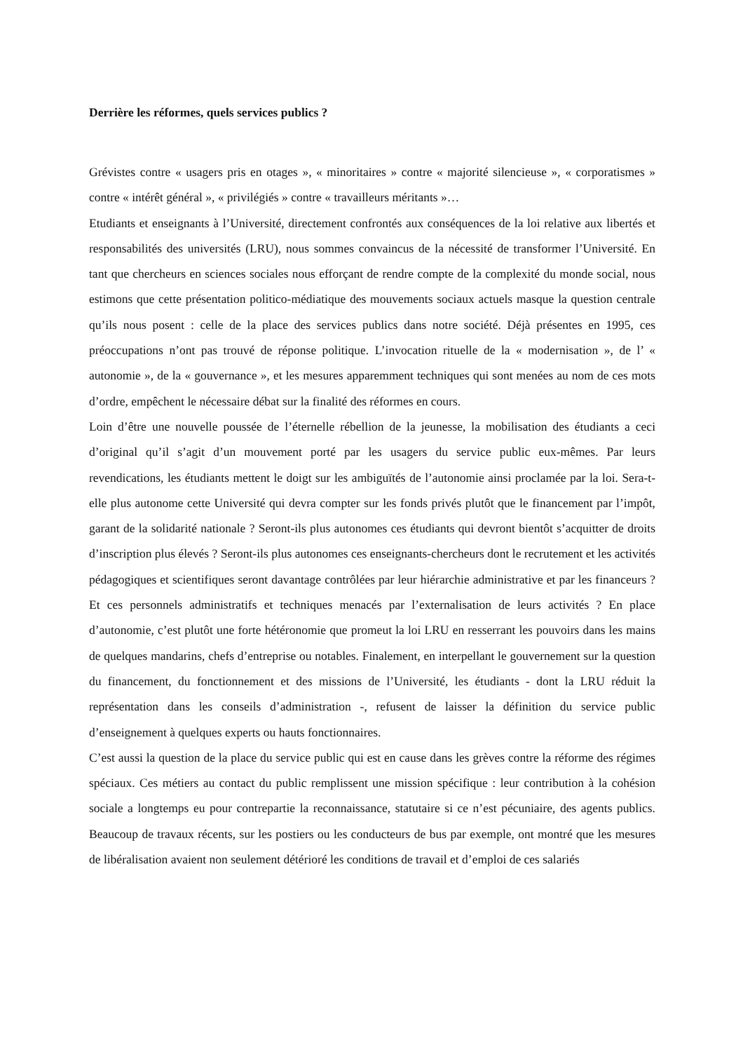Derrière les réformes, quels services publics ?
Grévistes contre « usagers pris en otages », « minoritaires » contre « majorité silencieuse », « corporatismes » contre « intérêt général », « privilégiés » contre « travailleurs méritants »…
Etudiants et enseignants à l’Université, directement confrontés aux conséquences de la loi relative aux libertés et responsabilités des universités (LRU), nous sommes convaincus de la nécessité de transformer l’Université. En tant que chercheurs en sciences sociales nous efforçant de rendre compte de la complexité du monde social, nous estimons que cette présentation politico-médiatique des mouvements sociaux actuels masque la question centrale qu’ils nous posent : celle de la place des services publics dans notre société. Déjà présentes en 1995, ces préoccupations n’ont pas trouvé de réponse politique. L’invocation rituelle de la « modernisation », de l’ « autonomie », de la « gouvernance », et les mesures apparemment techniques qui sont menées au nom de ces mots d’ordre, empêchent le nécessaire débat sur la finalité des réformes en cours.
Loin d’être une nouvelle poussée de l’éternelle rébellion de la jeunesse, la mobilisation des étudiants a ceci d’original qu’il s’agit d’un mouvement porté par les usagers du service public eux-mêmes. Par leurs revendications, les étudiants mettent le doigt sur les ambiguïtés de l’autonomie ainsi proclamée par la loi. Sera-t-elle plus autonome cette Université qui devra compter sur les fonds privés plutôt que le financement par l’impôt, garant de la solidarité nationale ? Seront-ils plus autonomes ces étudiants qui devront bientôt s’acquitter de droits d’inscription plus élevés ? Seront-ils plus autonomes ces enseignants-chercheurs dont le recrutement et les activités pédagogiques et scientifiques seront davantage contrôlées par leur hiérarchie administrative et par les financeurs ? Et ces personnels administratifs et techniques menacés par l’externalisation de leurs activités ? En place d’autonomie, c’est plutôt une forte hétéronomie que promeut la loi LRU en resserrant les pouvoirs dans les mains de quelques mandarins, chefs d’entreprise ou notables. Finalement, en interpellant le gouvernement sur la question du financement, du fonctionnement et des missions de l’Université, les étudiants - dont la LRU réduit la représentation dans les conseils d’administration -, refusent de laisser la définition du service public d’enseignement à quelques experts ou hauts fonctionnaires.
C’est aussi la question de la place du service public qui est en cause dans les grèves contre la réforme des régimes spéciaux. Ces métiers au contact du public remplissent une mission spécifique : leur contribution à la cohésion sociale a longtemps eu pour contrepartie la reconnaissance, statutaire si ce n’est pécuniaire, des agents publics. Beaucoup de travaux récents, sur les postiers ou les conducteurs de bus par exemple, ont montré que les mesures de libéralisation avaient non seulement détérioré les conditions de travail et d’emploi de ces salariés